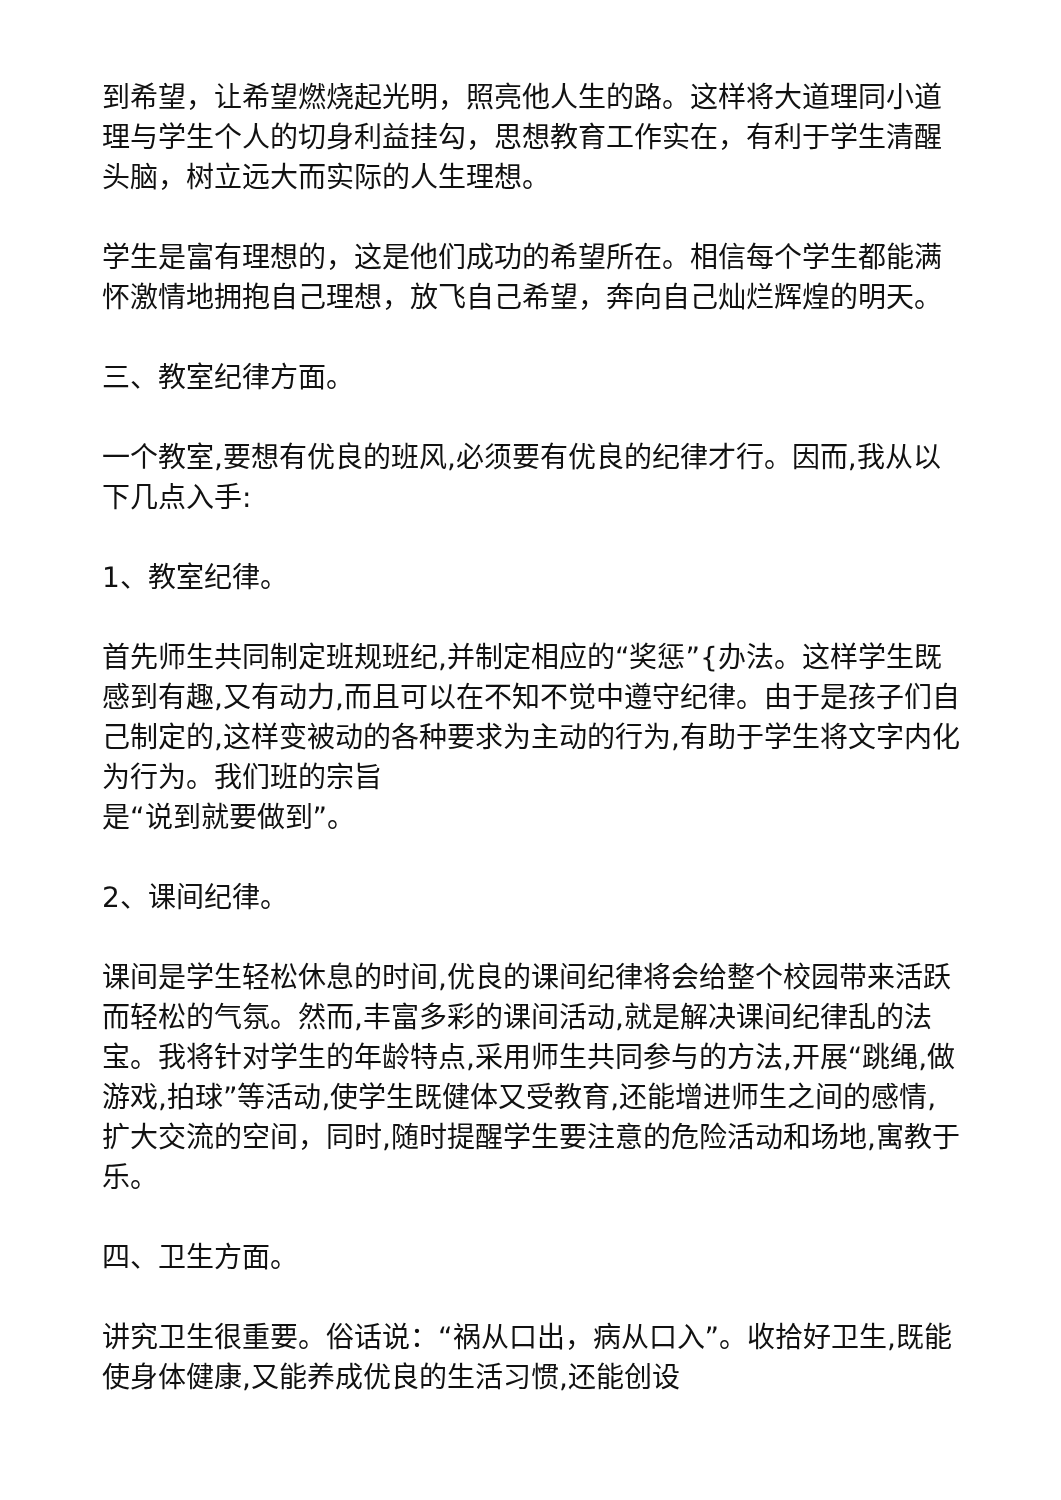到希望，让希望燃烧起光明，照亮他人生的路。这样将大道理同小道理与学生个人的切身利益挂勾，思想教育工作实在，有利于学生清醒头脑，树立远大而实际的人生理想。
学生是富有理想的，这是他们成功的希望所在。相信每个学生都能满怀激情地拥抱自己理想，放飞自己希望，奔向自己灿烂辉煌的明天。
三、教室纪律方面。
一个教室,要想有优良的班风,必须要有优良的纪律才行。因而,我从以下几点入手:
1、教室纪律。
首先师生共同制定班规班纪,并制定相应的“奖惩”{办法。这样学生既感到有趣,又有动力,而且可以在不知不觉中遵守纪律。由于是孩子们自己制定的,这样变被动的各种要求为主动的行为,有助于学生将文字内化为行为。我们班的宗旨
是“说到就要做到”。
2、课间纪律。
课间是学生轻松休息的时间,优良的课间纪律将会给整个校园带来活跃而轻松的气氛。然而,丰富多彩的课间活动,就是解决课间纪律乱的法宝。我将针对学生的年龄特点,采用师生共同参与的方法,开展“跳绳,做游戏,拍球”等活动,使学生既健体又受教育,还能增进师生之间的感情,扩大交流的空间，同时,随时提醒学生要注意的危险活动和场地,寓教于乐。
四、卫生方面。
讲究卫生很重要。俗话说：“祸从口出，病从口入”。收拾好卫生,既能使身体健康,又能养成优良的生活习惯,还能创设